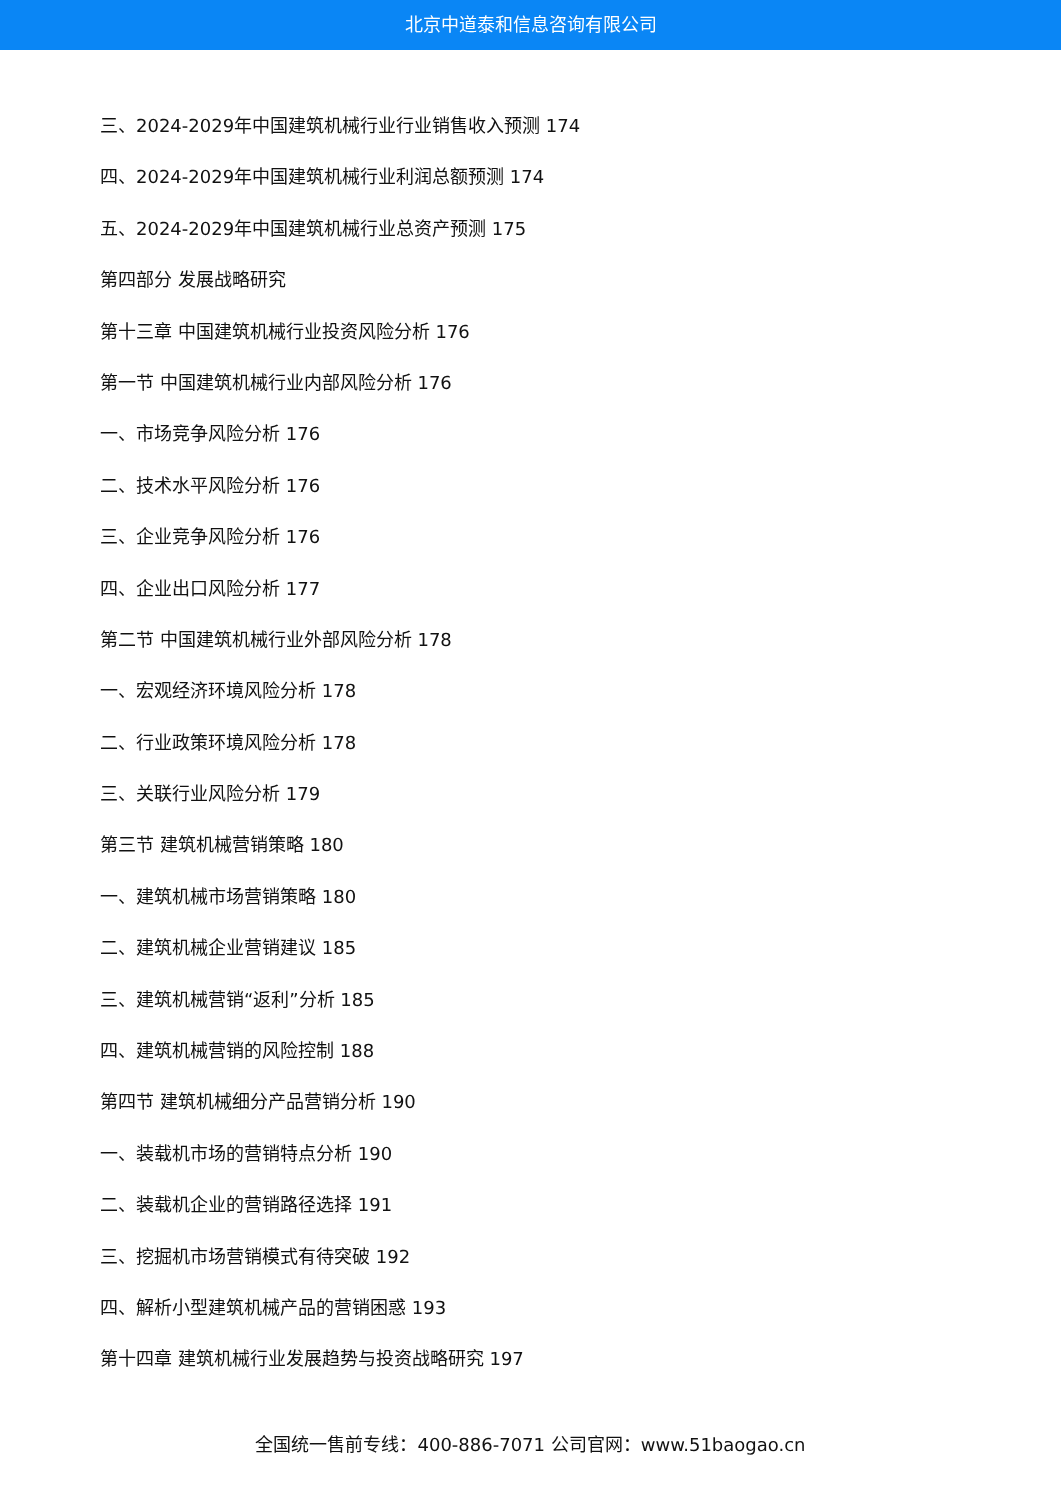北京中道泰和信息咨询有限公司
三、2024-2029年中国建筑机械行业行业销售收入预测 174
四、2024-2029年中国建筑机械行业利润总额预测 174
五、2024-2029年中国建筑机械行业总资产预测 175
第四部分 发展战略研究
第十三章 中国建筑机械行业投资风险分析 176
第一节 中国建筑机械行业内部风险分析 176
一、市场竞争风险分析 176
二、技术水平风险分析 176
三、企业竞争风险分析 176
四、企业出口风险分析 177
第二节 中国建筑机械行业外部风险分析 178
一、宏观经济环境风险分析 178
二、行业政策环境风险分析 178
三、关联行业风险分析 179
第三节 建筑机械营销策略 180
一、建筑机械市场营销策略 180
二、建筑机械企业营销建议 185
三、建筑机械营销“返利”分析 185
四、建筑机械营销的风险控制 188
第四节 建筑机械细分产品营销分析 190
一、装载机市场的营销特点分析 190
二、装载机企业的营销路径选择 191
三、挖掘机市场营销模式有待突破 192
四、解析小型建筑机械产品的营销困惑 193
第十四章 建筑机械行业发展趋势与投资战略研究 197
全国统一售前专线：400-886-7071 公司官网：www.51baogao.cn